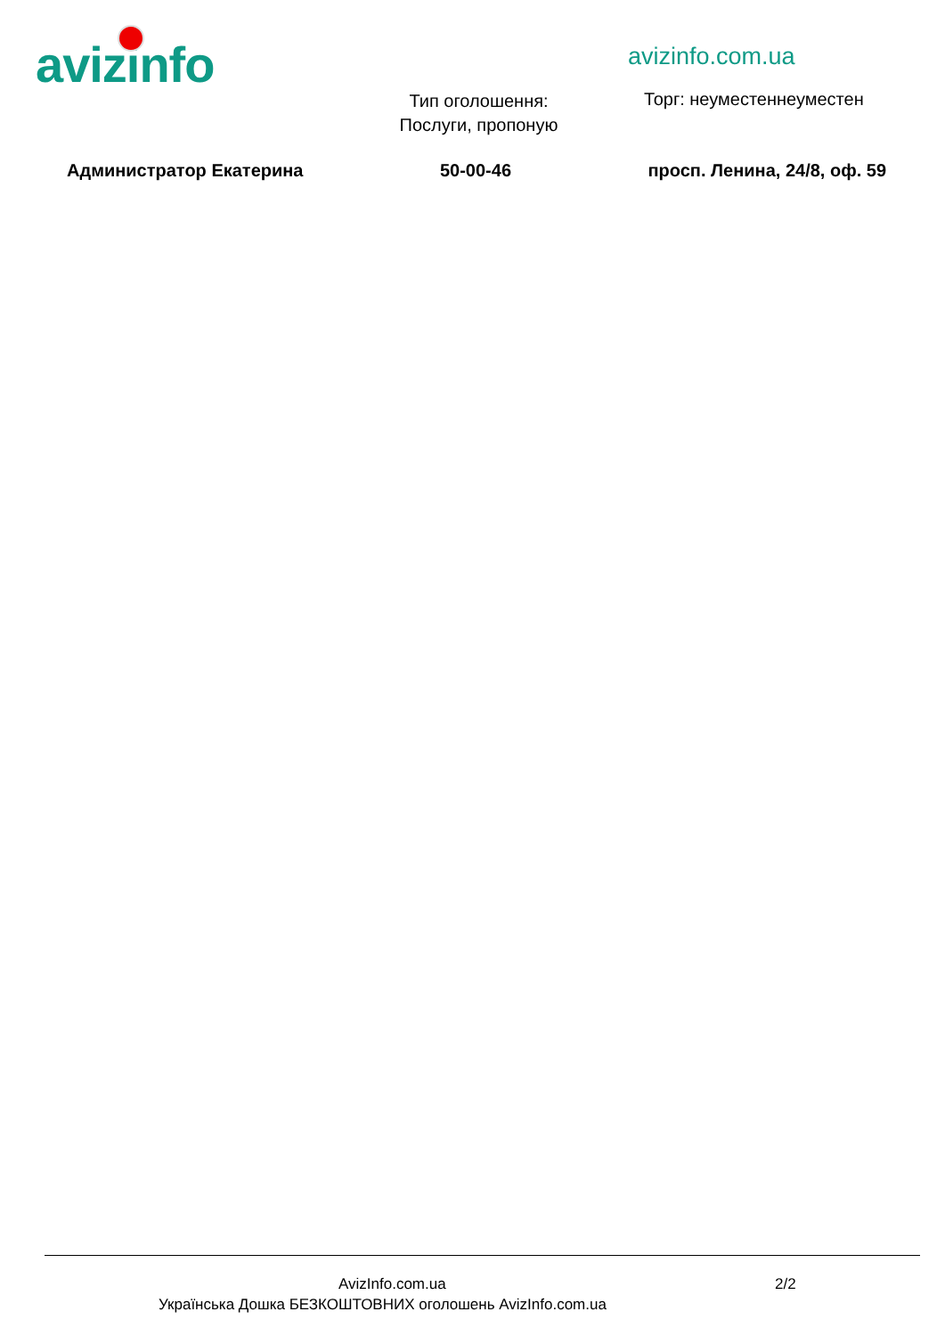avizinfo avizinfo.com.ua
Тип оголошення: Послуги, пропоную
Торг: неуместеннеуместен
Администратор Екатерина 50-00-46 просп. Ленина, 24/8, оф. 59
AvizInfo.com.ua 2/2
Українська Дошка БЕЗКОШТОВНИХ оголошень AvizInfo.com.ua